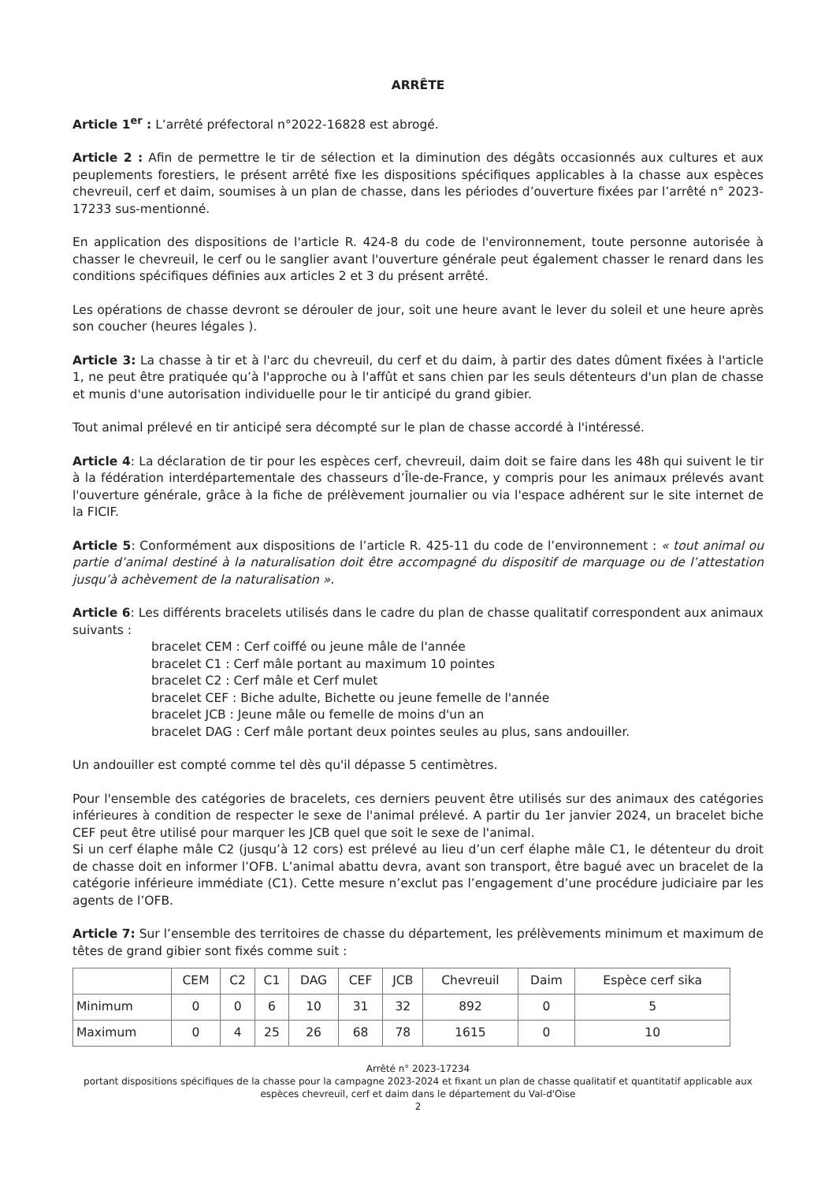ARRÊTE
Article 1<sup>er</sup> : L’arrêté préfectoral n°2022-16828 est abrogé.
Article 2 : Afin de permettre le tir de sélection et la diminution des dégâts occasionnés aux cultures et aux peuplements forestiers, le présent arrêté fixe les dispositions spécifiques applicables à la chasse aux espèces chevreuil, cerf et daim, soumises à un plan de chasse, dans les périodes d’ouverture fixées par l’arrêté n° 2023-17233 sus-mentionné.
En application des dispositions de l'article R. 424-8 du code de l'environnement, toute personne autorisée à chasser le chevreuil, le cerf ou le sanglier avant l'ouverture générale peut également chasser le renard dans les conditions spécifiques définies aux articles 2 et 3 du présent arrêté.
Les opérations de chasse devront se dérouler de jour, soit une heure avant le lever du soleil et une heure après son coucher (heures légales ).
Article 3: La chasse à tir et à l'arc du chevreuil, du cerf et du daim, à partir des dates dûment fixées à l'article 1, ne peut être pratiquée qu’à l'approche ou à l'affût et sans chien par les seuls détenteurs d'un plan de chasse et munis d'une autorisation individuelle pour le tir anticipé du grand gibier.
Tout animal prélevé en tir anticipé sera décompté sur le plan de chasse accordé à l'intéressé.
Article 4: La déclaration de tir pour les espèces cerf, chevreuil, daim doit se faire dans les 48h qui suivent le tir à la fédération interdépartementale des chasseurs d’Île-de-France, y compris pour les animaux prélevés avant l'ouverture générale, grâce à la fiche de prélèvement journalier ou via l'espace adhérent sur le site internet de la FICIF.
Article 5: Conformément aux dispositions de l’article R. 425-11 du code de l’environnement : « tout animal ou partie d’animal destiné à la naturalisation doit être accompagné du dispositif de marquage ou de l’attestation jusqu’à achèvement de la naturalisation ».
Article 6: Les différents bracelets utilisés dans le cadre du plan de chasse qualitatif correspondent aux animaux suivants :
bracelet CEM : Cerf coiffé ou jeune mâle de l'année
bracelet C1 : Cerf mâle portant au maximum 10 pointes
bracelet C2 : Cerf mâle et Cerf mulet
bracelet CEF : Biche adulte, Bichette ou jeune femelle de l'année
bracelet JCB : Jeune mâle ou femelle de moins d'un an
bracelet DAG : Cerf mâle portant deux pointes seules au plus, sans andouiller.
Un andouiller est compté comme tel dès qu'il dépasse 5 centimètres.
Pour l'ensemble des catégories de bracelets, ces derniers peuvent être utilisés sur des animaux des catégories inférieures à condition de respecter le sexe de l'animal prélevé. A partir du 1er janvier 2024, un bracelet biche CEF peut être utilisé pour marquer les JCB quel que soit le sexe de l'animal.
Si un cerf élaphe mâle C2 (jusqu’à 12 cors) est prélevé au lieu d’un cerf élaphe mâle C1, le détenteur du droit de chasse doit en informer l’OFB. L’animal abattu devra, avant son transport, être bagué avec un bracelet de la catégorie inférieure immédiate (C1). Cette mesure n’exclut pas l’engagement d’une procédure judiciaire par les agents de l’OFB.
Article 7: Sur l’ensemble des territoires de chasse du département, les prélèvements minimum et maximum de têtes de grand gibier sont fixés comme suit :
| | CEM | C2 | C1 | DAG | CEF | JCB | Chevreuil | Daim | Espèce cerf sika |
| --- | --- | --- | --- | --- | --- | --- | --- | --- | --- |
| Minimum | 0 | 0 | 6 | 10 | 31 | 32 | 892 | 0 | 5 |
| Maximum | 0 | 4 | 25 | 26 | 68 | 78 | 1615 | 0 | 10 |
Arrêté n° 2023-17234
portant dispositions spécifiques de la chasse pour la campagne 2023-2024 et fixant un plan de chasse qualitatif et quantitatif applicable aux espèces chevreuil, cerf et daim dans le département du Val-d'Oise
2